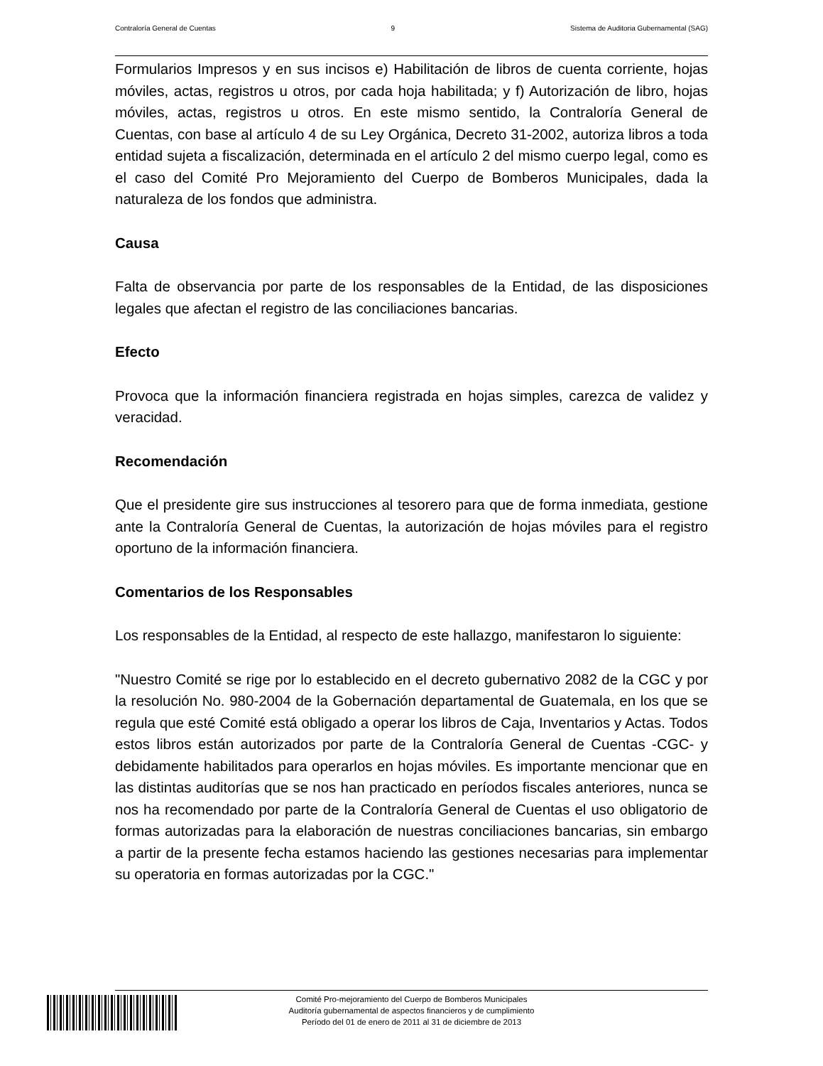Contraloría General de Cuentas 9 Sistema de Auditoria Gubernamental (SAG)
Formularios Impresos y en sus incisos e) Habilitación de libros de cuenta corriente, hojas móviles, actas, registros u otros, por cada hoja habilitada; y f) Autorización de libro, hojas móviles, actas, registros u otros. En este mismo sentido, la Contraloría General de Cuentas, con base al artículo 4 de su Ley Orgánica, Decreto 31-2002, autoriza libros a toda entidad sujeta a fiscalización, determinada en el artículo 2 del mismo cuerpo legal, como es el caso del Comité Pro Mejoramiento del Cuerpo de Bomberos Municipales, dada la naturaleza de los fondos que administra.
Causa
Falta de observancia por parte de los responsables de la Entidad, de las disposiciones legales que afectan el registro de las conciliaciones bancarias.
Efecto
Provoca que la información financiera registrada en hojas simples, carezca de validez y veracidad.
Recomendación
Que el presidente gire sus instrucciones al tesorero para que de forma inmediata, gestione ante la Contraloría General de Cuentas, la autorización de hojas móviles para el registro oportuno de la información financiera.
Comentarios de los Responsables
Los responsables de la Entidad, al respecto de este hallazgo, manifestaron lo siguiente:
"Nuestro Comité se rige por lo establecido en el decreto gubernativo 2082 de la CGC y por la resolución No. 980-2004 de la Gobernación departamental de Guatemala, en los que se regula que esté Comité está obligado a operar los libros de Caja, Inventarios y Actas. Todos estos libros están autorizados por parte de la Contraloría General de Cuentas -CGC- y debidamente habilitados para operarlos en hojas móviles. Es importante mencionar que en las distintas auditorías que se nos han practicado en períodos fiscales anteriores, nunca se nos ha recomendado por parte de la Contraloría General de Cuentas el uso obligatorio de formas autorizadas para la elaboración de nuestras conciliaciones bancarias, sin embargo a partir de la presente fecha estamos haciendo las gestiones necesarias para implementar su operatoria en formas autorizadas por la CGC."
Comité Pro-mejoramiento del Cuerpo de Bomberos Municipales
Auditoría gubernamental de aspectos financieros y de cumplimiento
Período del 01 de enero de 2011 al 31 de diciembre de 2013